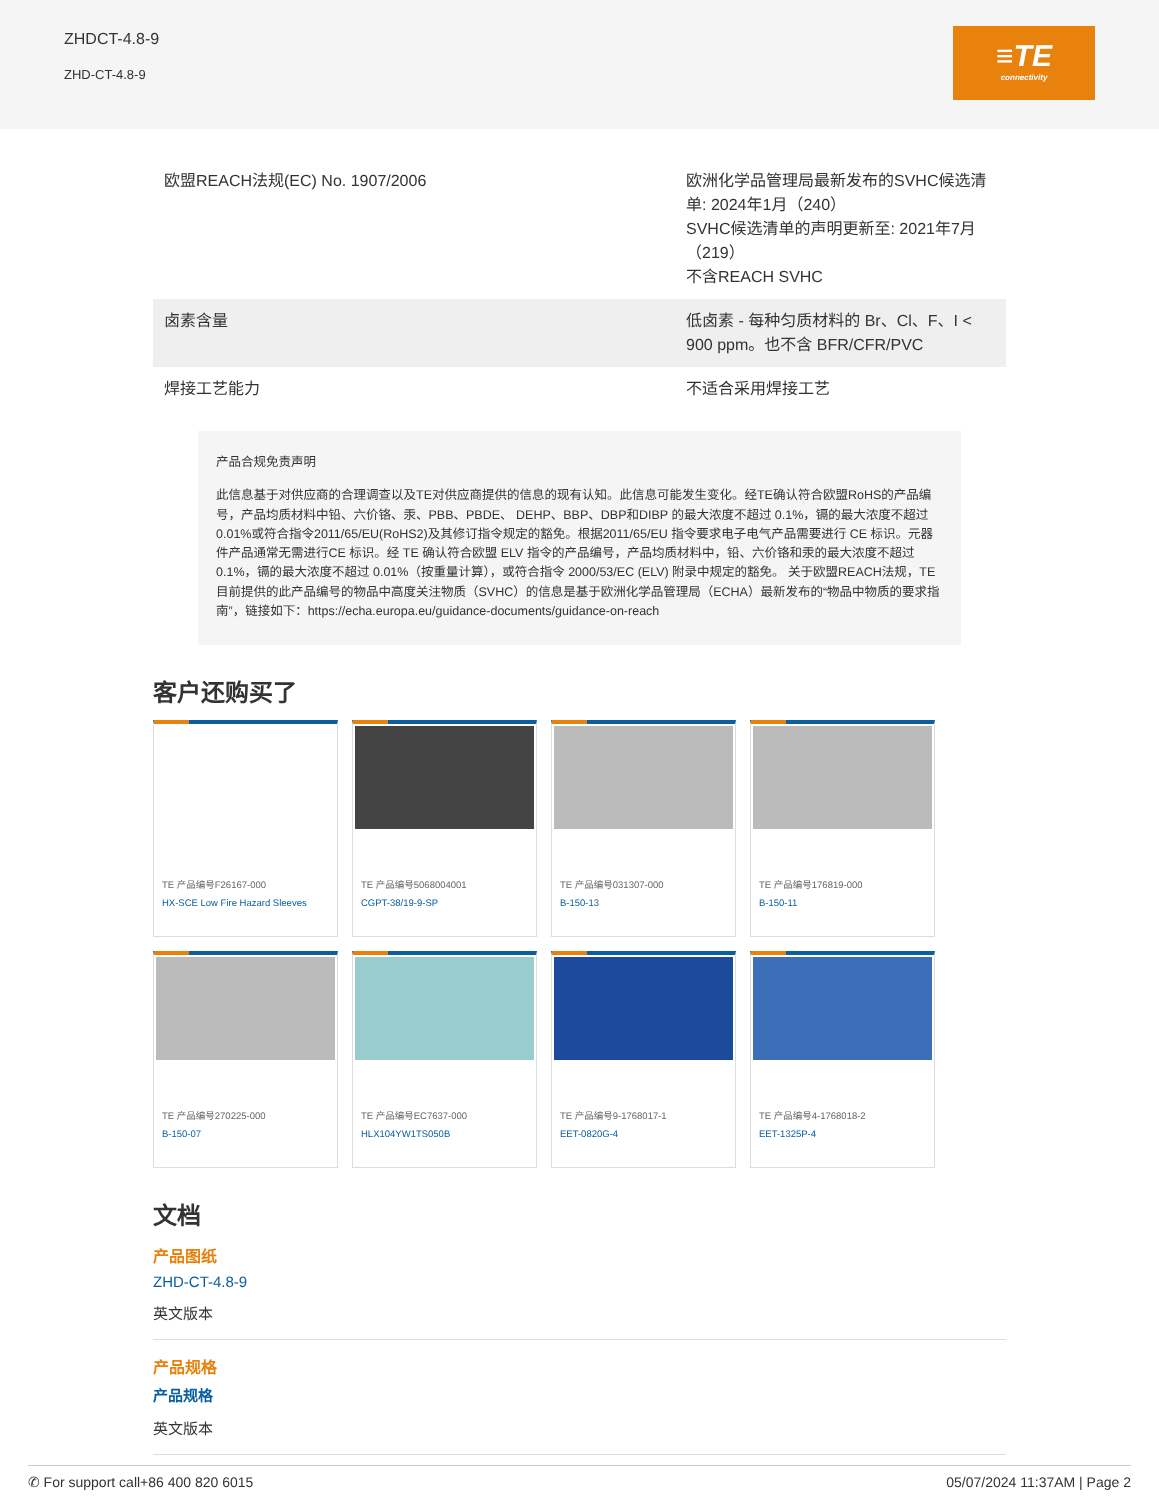ZHDCT-4.8-9
ZHD-CT-4.8-9
≡TE
connectivity
| 欧盟REACH法规(EC) No. 1907/2006 | 欧洲化学品管理局最新发布的SVHC候选清单: 2024年1月（240） SVHC候选清单的声明更新至: 2021年7月（219） 不含REACH SVHC |
| 卤素含量 | 低卤素 - 每种匀质材料的 Br、Cl、F、I < 900 ppm。也不含 BFR/CFR/PVC |
| 焊接工艺能力 | 不适合采用焊接工艺 |
产品合规免责声明
此信息基于对供应商的合理调查以及TE对供应商提供的信息的现有认知。此信息可能发生变化。经TE确认符合欧盟RoHS的产品编号，产品均质材料中铅、六价铬、汞、PBB、PBDE、 DEHP、BBP、DBP和DIBP 的最大浓度不超过 0.1%，镉的最大浓度不超过 0.01%或符合指令2011/65/EU(RoHS2)及其修订指令规定的豁免。根据2011/65/EU 指令要求电子电气产品需要进行 CE 标识。元器件产品通常无需进行CE 标识。经 TE 确认符合欧盟 ELV 指令的产品编号，产品均质材料中，铅、六价铬和汞的最大浓度不超过0.1%，镉的最大浓度不超过 0.01%（按重量计算），或符合指令 2000/53/EC (ELV) 附录中规定的豁免。 关于欧盟REACH法规，TE 目前提供的此产品编号的物品中高度关注物质（SVHC）的信息是基于欧洲化学品管理局（ECHA）最新发布的“物品中物质的要求指南”，链接如下：https://echa.europa.eu/guidance-documents/guidance-on-reach
客户还购买了
TE 产品编号F26167-000
HX-SCE Low Fire Hazard Sleeves
TE 产品编号5068004001
CGPT-38/19-9-SP
TE 产品编号031307-000
B-150-13
TE 产品编号176819-000
B-150-11
TE 产品编号270225-000
B-150-07
TE 产品编号EC7637-000
HLX104YW1TS050B
TE 产品编号9-1768017-1
EET-0820G-4
TE 产品编号4-1768018-2
EET-1325P-4
文档
产品图纸
ZHD-CT-4.8-9
英文版本
产品规格
产品规格
英文版本
✆ For support call+86 400 820 6015 05/07/2024 11:37AM | Page 2